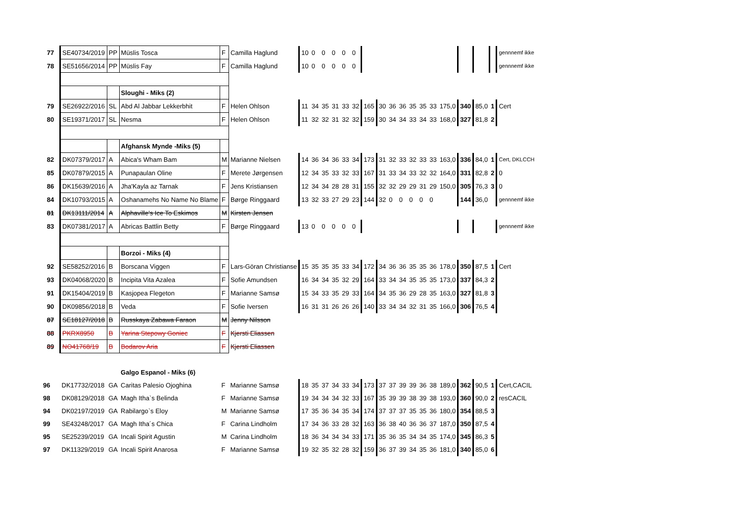| 77 | SE40734/2019 | PP | Müslis Tosca | F | Camilla Haglund | 10 | 0 | 0 | 0 | 0 | 0 | | | | | | | | | | | | gennnemf ikke |
| 78 | SE51656/2014 | PP | Müslis Fay | F | Camilla Haglund | 10 | 0 | 0 | 0 | 0 | 0 | | | | | | | | | | | | gennnemf ikke |
| | | | Sloughi - Miks (2) | | | | | | | | | | | | | | | | | | | | |
| 79 | SE26922/2016 | SL | Abd Al Jabbar Lekkerbhit | F | Helen Ohlson | 11 | 34 | 35 | 31 | 33 | 32 | 165 | 30 | 36 | 36 | 35 | 35 | 33 | 175,0 | 340 | 85,0 | 1 | Cert |
| 80 | SE19371/2017 | SL | Nesma | F | Helen Ohlson | 11 | 32 | 32 | 31 | 32 | 32 | 159 | 30 | 34 | 34 | 33 | 34 | 33 | 168,0 | 327 | 81,8 | 2 | |
| | | | Afghansk Mynde -Miks (5) | | | | | | | | | | | | | | | | | | | | |
| 82 | DK07379/2017 | A | Abica's Wham Bam | M | Marianne Nielsen | 14 | 36 | 34 | 36 | 33 | 34 | 173 | 31 | 32 | 33 | 32 | 33 | 33 | 163,0 | 336 | 84,0 | 1 | Cert, DKLCCH |
| 85 | DK07879/2015 | A | Punapaulan Oline | F | Merete Jørgensen | 12 | 34 | 35 | 33 | 32 | 33 | 167 | 31 | 33 | 34 | 33 | 32 | 32 | 164,0 | 331 | 82,8 | 2 | 0 |
| 86 | DK15639/2016 | A | Jha'Kayla az Tarnak | F | Jens Kristiansen | 12 | 34 | 34 | 28 | 28 | 31 | 155 | 32 | 32 | 29 | 29 | 31 | 29 | 150,0 | 305 | 76,3 | 3 | 0 |
| 84 | DK10793/2015 | A | Oshanamehs No Name No Blame | F | Børge Ringgaard | 13 | 32 | 33 | 27 | 29 | 23 | 144 | 32 | 0 | 0 | 0 | 0 | 0 | | 144 | 36,0 | | gennnemf ikke |
| 81 | DK13111/2014 | A | Alphaville's Ice To Eskimos | M | Kirsten Jensen | | | | | | | | | | | | | | | | | | |
| 83 | DK07381/2017 | A | Abricas Battlin Betty | F | Børge Ringgaard | 13 | 0 | 0 | 0 | 0 | 0 | | | | | | | | | | | | gennnemf ikke |
| | | | Borzoi - Miks (4) | | | | | | | | | | | | | | | | | | | | |
| 92 | SE58252/2016 | B | Borscana Viggen | F | Lars-Göran Christianse | 15 | 35 | 35 | 35 | 33 | 34 | 172 | 34 | 36 | 36 | 35 | 35 | 36 | 178,0 | 350 | 87,5 | 1 | Cert |
| 93 | DK04068/2020 | B | Incipita Vita Azalea | F | Sofie Amundsen | 16 | 34 | 34 | 35 | 32 | 29 | 164 | 33 | 34 | 34 | 35 | 35 | 35 | 173,0 | 337 | 84,3 | 2 | |
| 91 | DK15404/2019 | B | Kasjopea Flegeton | F | Marianne Samsø | 15 | 34 | 33 | 35 | 29 | 33 | 164 | 34 | 35 | 36 | 29 | 28 | 35 | 163,0 | 327 | 81,8 | 3 | |
| 90 | DK09856/2018 | B | Veda | F | Sofie Iversen | 16 | 31 | 31 | 26 | 26 | 26 | 140 | 33 | 34 | 34 | 32 | 31 | 35 | 166,0 | 306 | 76,5 | 4 | |
| 87 | SE18127/2018 | B | Russkaya Zabawa Faraon | M | Jenny Nilsson | | | | | | | | | | | | | | | | | | |
| 88 | PKRX8950 | B | Yarina Stepowy Goniec | F | Kjersti Eliassen | | | | | | | | | | | | | | | | | | |
| 89 | NO41768/19 | B | Bodarov Aria | F | Kjersti Eliassen | | | | | | | | | | | | | | | | | | |
| | | | Galgo Espanol - Miks (6) | | | | | | | | | | | | | | | | | | | | |
| 96 | DK17732/2018 | GA | Caritas Palesio Ojoghina | F | Marianne Samsø | 18 | 35 | 37 | 34 | 33 | 34 | 173 | 37 | 37 | 39 | 39 | 36 | 38 | 189,0 | 362 | 90,5 | 1 | Cert,CACIL |
| 98 | DK08129/2018 | GA | Magh Itha`s Belinda | F | Marianne Samsø | 19 | 34 | 34 | 34 | 32 | 33 | 167 | 35 | 39 | 39 | 38 | 39 | 38 | 193,0 | 360 | 90,0 | 2 | resCACIL |
| 94 | DK02197/2019 | GA | Rabilargo`s Eloy | M | Marianne Samsø | 17 | 35 | 36 | 34 | 35 | 34 | 174 | 37 | 37 | 37 | 35 | 35 | 36 | 180,0 | 354 | 88,5 | 3 | |
| 99 | SE43248/2017 | GA | Magh Itha´s Chica | F | Carina Lindholm | 17 | 34 | 36 | 33 | 28 | 32 | 163 | 36 | 38 | 40 | 36 | 36 | 37 | 187,0 | 350 | 87,5 | 4 | |
| 95 | SE25239/2019 | GA | Incali Spirit Agustin | M | Carina Lindholm | 18 | 36 | 34 | 34 | 34 | 33 | 171 | 35 | 36 | 35 | 34 | 34 | 35 | 174,0 | 345 | 86,3 | 5 | |
| 97 | DK11329/2019 | GA | Incali Spirit Anarosa | F | Marianne Samsø | 19 | 32 | 35 | 32 | 28 | 32 | 159 | 36 | 37 | 39 | 34 | 35 | 36 | 181,0 | 340 | 85,0 | 6 | |